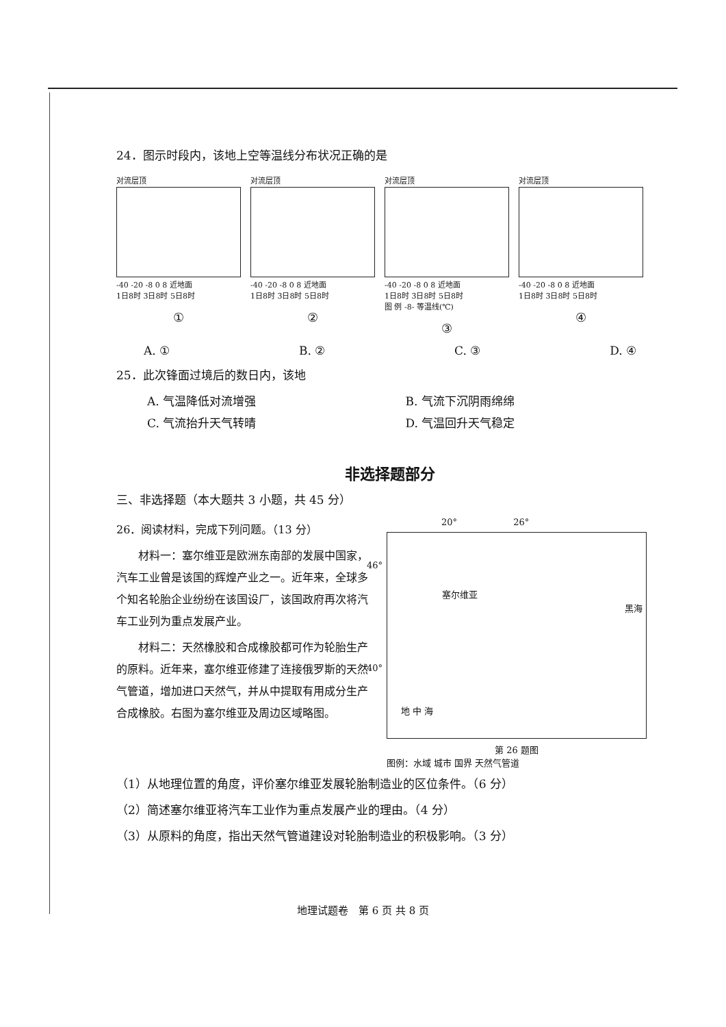24．图示时段内，该地上空等温线分布状况正确的是
对流层顶
-40 -20 -8 0 8 近地面
1日8时 3日8时 5日8时
①
对流层顶
-40 -20 -8 0 8 近地面
1日8时 3日8时 5日8时
②
对流层顶
-40 -20 -8 0 8 近地面
1日8时 3日8时 5日8时
图 例 -8- 等温线(℃)
③
对流层顶
-40 -20 -8 0 8 近地面
1日8时 3日8时 5日8时
④
A. ① B. ② C. ③ D. ④
25．此次锋面过境后的数日内，该地
A. 气温降低对流增强
B. 气流下沉阴雨绵绵
C. 气流抬升天气转晴
D. 气温回升天气稳定
非选择题部分
三、非选择题（本大题共 3 小题，共 45 分）
26．阅读材料，完成下列问题。（13 分）
　　材料一：塞尔维亚是欧洲东南部的发展中国家，汽车工业曾是该国的辉煌产业之一。近年来，全球多个知名轮胎企业纷纷在该国设厂，该国政府再次将汽车工业列为重点发展产业。
　　材料二：天然橡胶和合成橡胶都可作为轮胎生产的原料。近年来，塞尔维亚修建了连接俄罗斯的天然气管道，增加进口天然气，并从中提取有用成分生产合成橡胶。右图为塞尔维亚及周边区域略图。
20° 　　　　　　26°
46°
40°
塞尔维亚
黑海
地 中 海
第 26 题图
图例：水域 城市 国界 天然气管道
（1）从地理位置的角度，评价塞尔维亚发展轮胎制造业的区位条件。（6 分）
（2）简述塞尔维亚将汽车工业作为重点发展产业的理由。（4 分）
（3）从原料的角度，指出天然气管道建设对轮胎制造业的积极影响。（3 分）
地理试题卷　第 6 页 共 8 页